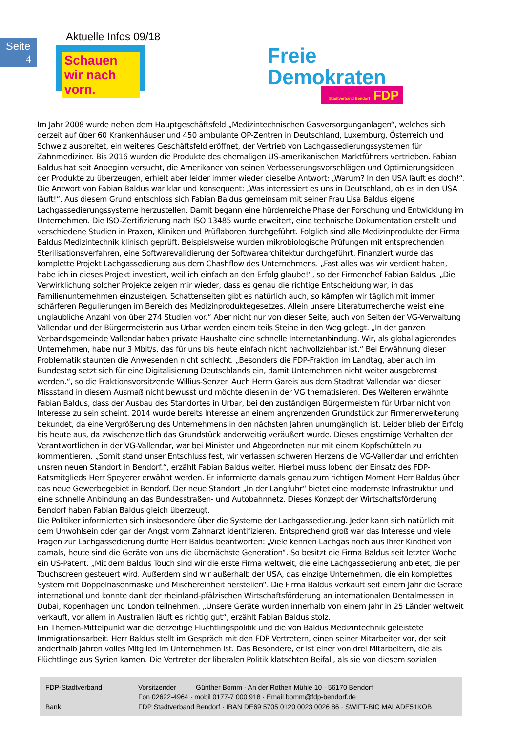Seite
4
Aktuelle Infos 09/18
Schauen wir nach vorn.
Freie
Demokraten
Stadtverband Bendorf FDP
Im Jahr 2008 wurde neben dem Hauptgeschäftsfeld „Medizintechnischen Gasversorgunganlagen“, welches sich derzeit auf über 60 Krankenhäuser und 450 ambulante OP-Zentren in Deutschland, Luxemburg, Österreich und Schweiz ausbreitet, ein weiteres Geschäftsfeld eröffnet, der Vertrieb von Lachgassedierungssystemen für Zahnmediziner. Bis 2016 wurden die Produkte des ehemaligen US-amerikanischen Marktführers vertrieben. Fabian Baldus hat seit Anbeginn versucht, die Amerikaner von seinen Verbesserungsvorschlägen und Optimierungsideen der Produkte zu überzeugen, erhielt aber leider immer wieder dieselbe Antwort: „Warum? In den USA läuft es doch!“. Die Antwort von Fabian Baldus war klar und konsequent: „Was interessiert es uns in Deutschland, ob es in den USA läuft!“. Aus diesem Grund entschloss sich Fabian Baldus gemeinsam mit seiner Frau Lisa Baldus eigene Lachgassedierungssysteme herzustellen. Damit begann eine hürdenreiche Phase der Forschung und Entwicklung im Unternehmen. Die ISO-Zertifizierung nach ISO 13485 wurde erweitert, eine technische Dokumentation erstellt und verschiedene Studien in Praxen, Kliniken und Prüflaboren durchgeführt. Folglich sind alle Medizinprodukte der Firma Baldus Medizintechnik klinisch geprüft. Beispielsweise wurden mikrobiologische Prüfungen mit entsprechenden Sterilisationsverfahren, eine Softwarevalidierung der Softwarearchitektur durchgeführt. Finanziert wurde das komplette Projekt Lachgassedierung aus dem Chashflow des Unternehmens. „Fast alles was wir verdient haben, habe ich in dieses Projekt investiert, weil ich einfach an den Erfolg glaube!“, so der Firmenchef Fabian Baldus. „Die Verwirklichung solcher Projekte zeigen mir wieder, dass es genau die richtige Entscheidung war, in das Familienunternehmen einzusteigen. Schattenseiten gibt es natürlich auch, so kämpfen wir täglich mit immer schärferen Regulierungen im Bereich des Medizinproduktegesetzes. Allein unsere Literaturrecherche weist eine unglaubliche Anzahl von über 274 Studien vor.“ Aber nicht nur von dieser Seite, auch von Seiten der VG-Verwaltung Vallendar und der Bürgermeisterin aus Urbar werden einem teils Steine in den Weg gelegt. „In der ganzen Verbandsgemeinde Vallendar haben private Haushalte eine schnelle Internetanbindung. Wir, als global agierendes Unternehmen, habe nur 3 Mbit/s, das für uns bis heute einfach nicht nachvollziehbar ist.“ Bei Erwähnung dieser Problematik staunten die Anwesenden nicht schlecht. „Besonders die FDP-Fraktion im Landtag, aber auch im Bundestag setzt sich für eine Digitalisierung Deutschlands ein, damit Unternehmen nicht weiter ausgebremst werden.“, so die Fraktionsvorsitzende Willius-Senzer. Auch Herrn Gareis aus dem Stadtrat Vallendar war dieser Missstand in diesem Ausmaß nicht bewusst und möchte diesen in der VG thematisieren. Des Weiteren erwähnte Fabian Baldus, dass der Ausbau des Standortes in Urbar, bei den zuständigen Bürgermeistern für Urbar nicht von Interesse zu sein scheint. 2014 wurde bereits Interesse an einem angrenzenden Grundstück zur Firmenerweiterung bekundet, da eine Vergrößerung des Unternehmens in den nächsten Jahren unumgänglich ist. Leider blieb der Erfolg bis heute aus, da zwischenzeitlich das Grundstück anderweitig veräußert wurde. Dieses engstirnige Verhalten der Verantwortlichen in der VG-Vallendar, war bei Minister und Abgeordneten nur mit einem Kopfschütteln zu kommentieren. „Somit stand unser Entschluss fest, wir verlassen schweren Herzens die VG-Vallendar und errichten unsren neuen Standort in Bendorf.“, erzählt Fabian Baldus weiter. Hierbei muss lobend der Einsatz des FDP-Ratsmitglieds Herr Speyerer erwähnt werden. Er informierte damals genau zum richtigen Moment Herr Baldus über das neue Gewerbegebiet in Bendorf. Der neue Standort „In der Langfuhr“ bietet eine modernste Infrastruktur und eine schnelle Anbindung an das Bundesstraßen- und Autobahnnetz. Dieses Konzept der Wirtschaftsförderung Bendorf haben Fabian Baldus gleich überzeugt.
Die Politiker informierten sich insbesondere über die Systeme der Lachgassedierung. Jeder kann sich natürlich mit dem Unwohlsein oder gar der Angst vorm Zahnarzt identifizieren. Entsprechend groß war das Interesse und viele Fragen zur Lachgassedierung durfte Herr Baldus beantworten: „Viele kennen Lachgas noch aus Ihrer Kindheit von damals, heute sind die Geräte von uns die übernächste Generation“. So besitzt die Firma Baldus seit letzter Woche ein US-Patent. „Mit dem Baldus Touch sind wir die erste Firma weltweit, die eine Lachgassedierung anbietet, die per Touchscreen gesteuert wird. Außerdem sind wir außerhalb der USA, das einzige Unternehmen, die ein komplettes System mit Doppelnasenmaske und Mischereinheit herstellen“. Die Firma Baldus verkauft seit einem Jahr die Geräte international und konnte dank der rheinland-pfälzischen Wirtschaftsförderung an internationalen Dentalmessen in Dubai, Kopenhagen und London teilnehmen. „Unsere Geräte wurden innerhalb von einem Jahr in 25 Länder weltweit verkauft, vor allem in Australien läuft es richtig gut“, erzählt Fabian Baldus stolz.
Ein Themen-Mittelpunkt war die derzeitige Flüchtlingspolitik und die von Baldus Medizintechnik geleistete Immigrationsarbeit. Herr Baldus stellt im Gespräch mit den FDP Vertretern, einen seiner Mitarbeiter vor, der seit anderthalb Jahren volles Mitglied im Unternehmen ist. Das Besondere, er ist einer von drei Mitarbeitern, die als Flüchtlinge aus Syrien kamen. Die Vertreter der liberalen Politik klatschten Beifall, als sie von diesem sozialen
| FDP-Stadtverband | Vorsitzender | Günther Bomm · An der Rothen Mühle 10 · 56170 Bendorf |
| | Fon 02622-4964 · mobil 0177-7 000 918 · Email bomm@fdp-bendorf.de | |
| Bank: | FDP Stadtverband Bendorf · IBAN DE69 5705 0120 0023 0026 86 · SWIFT-BIC MALADE51KOB | |